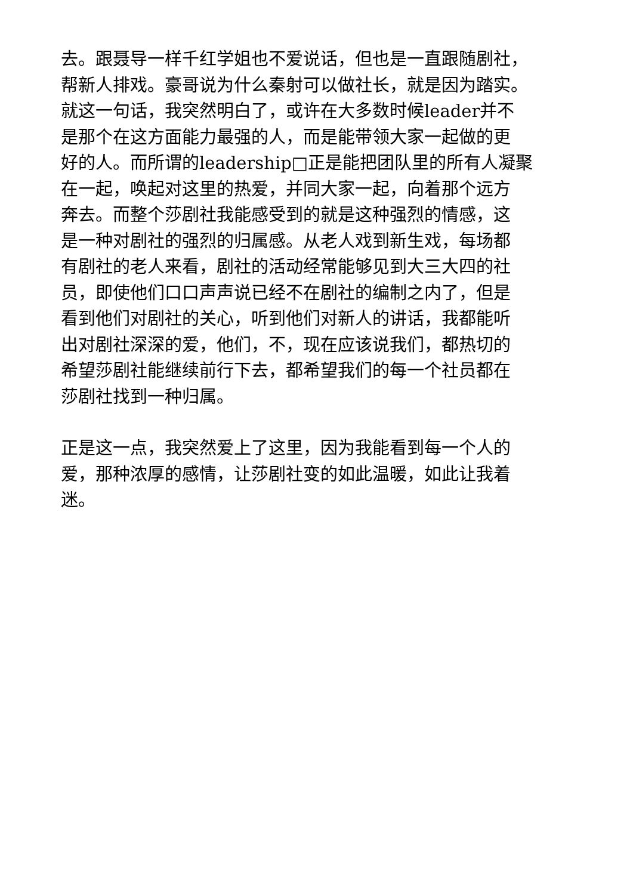去。跟聂导一样千红学姐也不爱说话，但也是一直跟随剧社，
帮新人排戏。豪哥说为什么秦射可以做社长，就是因为踏实。
就这一句话，我突然明白了，或许在大多数时候leader并不
是那个在这方面能力最强的人，而是能带领大家一起做的更
好的人。而所谓的leadership□正是能把团队里的所有人凝聚
在一起，唤起对这里的热爱，并同大家一起，向着那个远方
奔去。而整个莎剧社我能感受到的就是这种强烈的情感，这
是一种对剧社的强烈的归属感。从老人戏到新生戏，每场都
有剧社的老人来看，剧社的活动经常能够见到大三大四的社
员，即使他们口口声声说已经不在剧社的编制之内了，但是
看到他们对剧社的关心，听到他们对新人的讲话，我都能听
出对剧社深深的爱，他们，不，现在应该说我们，都热切的
希望莎剧社能继续前行下去，都希望我们的每一个社员都在
莎剧社找到一种归属。
正是这一点，我突然爱上了这里，因为我能看到每一个人的
爱，那种浓厚的感情，让莎剧社变的如此温暖，如此让我着
迷。